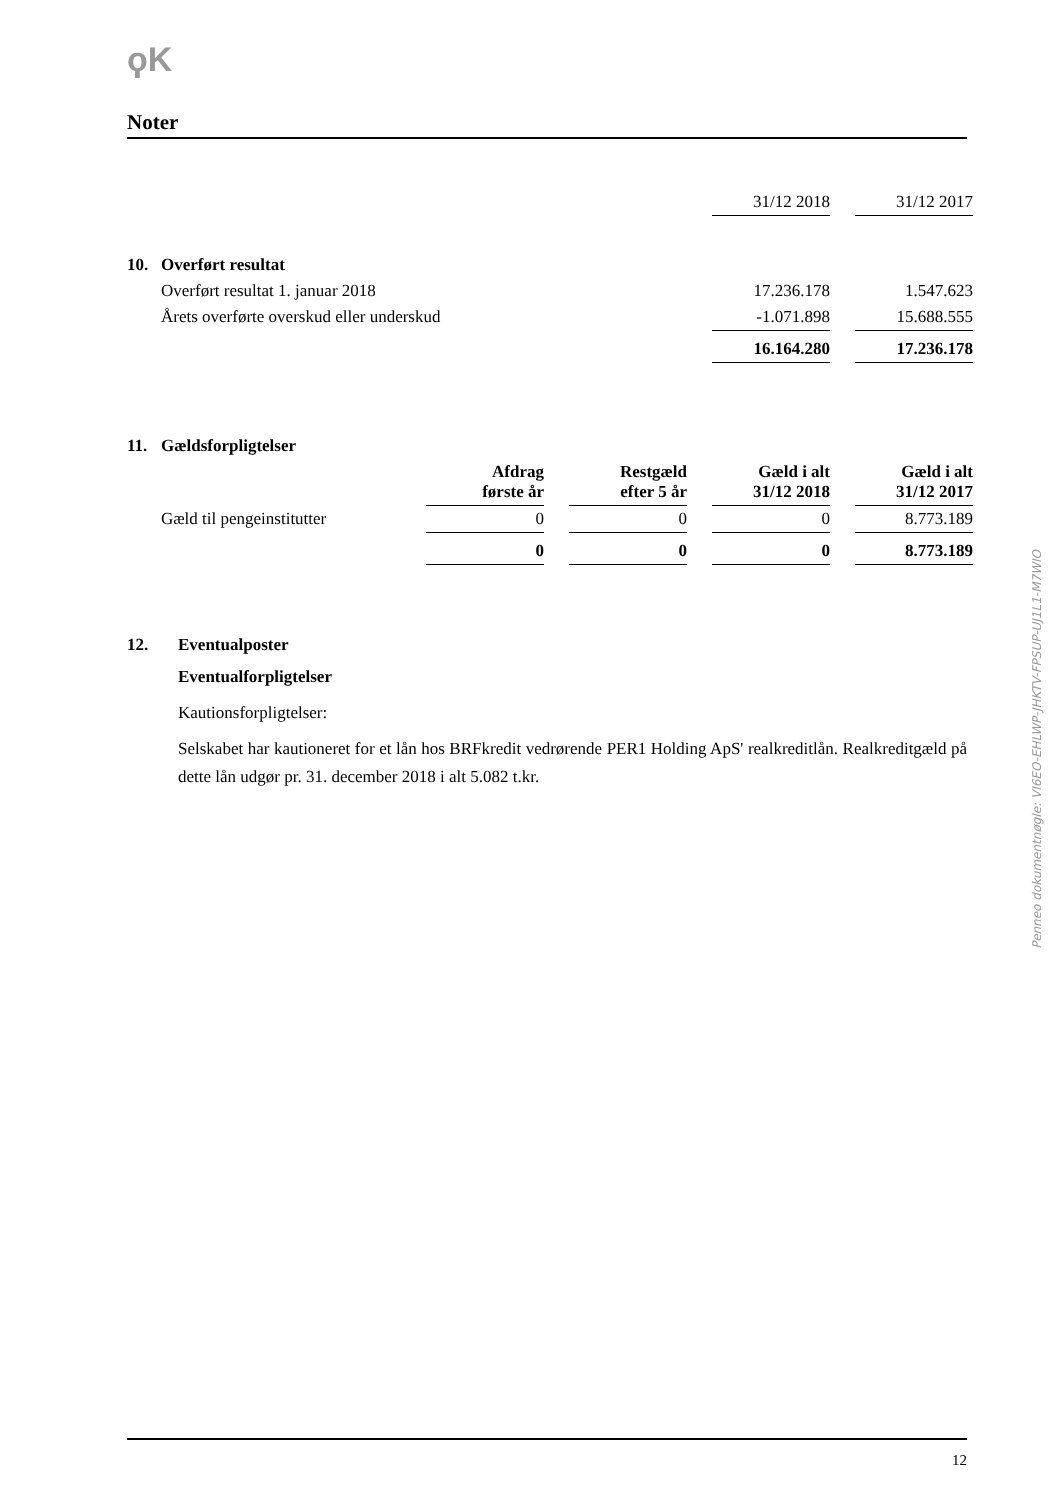ϙK
Noter
| | | 31/12 2018 | | 31/12 2017 |
| 10. | Overført resultat | | | |
| | Overført resultat 1. januar 2018 | 17.236.178 | | 1.547.623 |
| | Årets overførte overskud eller underskud | -1.071.898 | | 15.688.555 |
| | | 16.164.280 | | 17.236.178 |
| 11. | Gældsforpligtelser | | | | | | | |
| | | Afdrag første år | | Restgæld efter 5 år | | Gæld i alt 31/12 2018 | | Gæld i alt 31/12 2017 |
| | Gæld til pengeinstitutter | 0 | | 0 | | 0 | | 8.773.189 |
| | | 0 | | 0 | | 0 | | 8.773.189 |
12. Eventualposter
Eventualforpligtelser
Kautionsforpligtelser:
Selskabet har kautioneret for et lån hos BRFkredit vedrørende PER1 Holding ApS' realkreditlån. Realkreditgæld på dette lån udgør pr. 31. december 2018 i alt 5.082 t.kr.
Penneo dokumentnøgle: VI6EO-EHLWP-JHKTV-FPSUP-UJ1L1-M7WIO
12